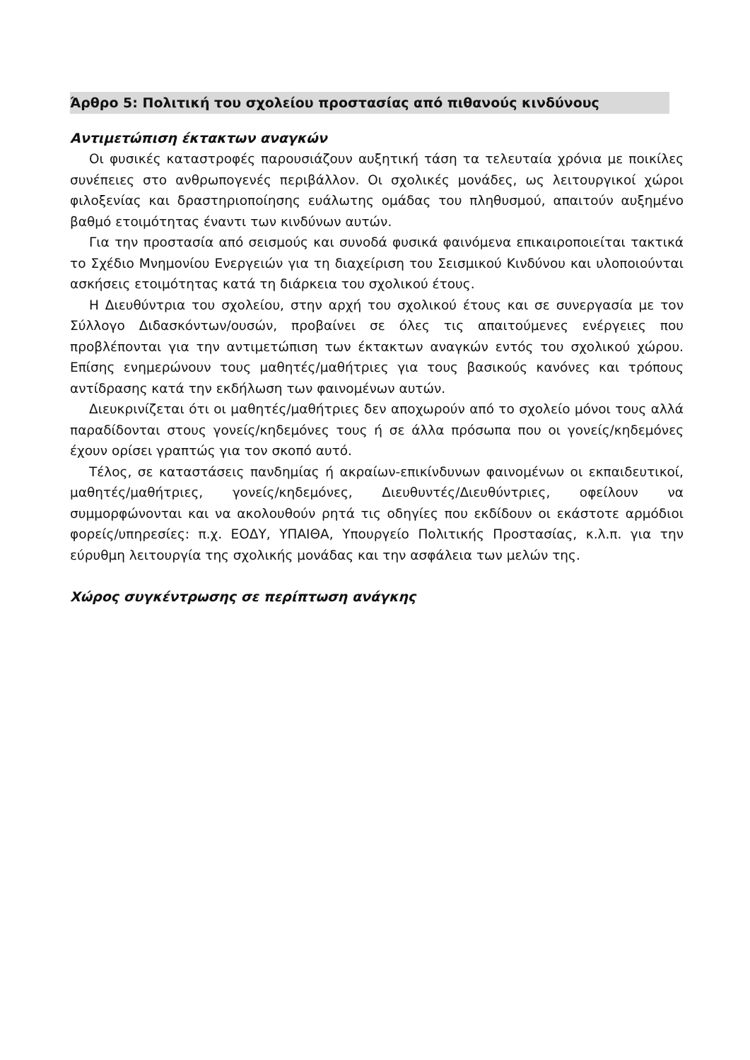Άρθρο 5: Πολιτική του σχολείου προστασίας από πιθανούς κινδύνους
Αντιμετώπιση έκτακτων αναγκών
Οι φυσικές καταστροφές παρουσιάζουν αυξητική τάση τα τελευταία χρόνια με ποικίλες συνέπειες στο ανθρωπογενές περιβάλλον. Οι σχολικές μονάδες, ως λειτουργικοί χώροι φιλοξενίας και δραστηριοποίησης ευάλωτης ομάδας του πληθυσμού, απαιτούν αυξημένο βαθμό ετοιμότητας έναντι των κινδύνων αυτών.
Για την προστασία από σεισμούς και συνοδά φυσικά φαινόμενα επικαιροποιείται τακτικά το Σχέδιο Μνημονίου Ενεργειών για τη διαχείριση του Σεισμικού Κινδύνου και υλοποιούνται ασκήσεις ετοιμότητας κατά τη διάρκεια του σχολικού έτους.
Η Διευθύντρια του σχολείου, στην αρχή του σχολικού έτους και σε συνεργασία με τον Σύλλογο Διδασκόντων/ουσών, προβαίνει σε όλες τις απαιτούμενες ενέργειες που προβλέπονται για την αντιμετώπιση των έκτακτων αναγκών εντός του σχολικού χώρου. Επίσης ενημερώνουν τους μαθητές/μαθήτριες για τους βασικούς κανόνες και τρόπους αντίδρασης κατά την εκδήλωση των φαινομένων αυτών.
Διευκρινίζεται ότι οι μαθητές/μαθήτριες δεν αποχωρούν από το σχολείο μόνοι τους αλλά παραδίδονται στους γονείς/κηδεμόνες τους ή σε άλλα πρόσωπα που οι γονείς/κηδεμόνες έχουν ορίσει γραπτώς για τον σκοπό αυτό.
Τέλος, σε καταστάσεις πανδημίας ή ακραίων-επικίνδυνων φαινομένων οι εκπαιδευτικοί, μαθητές/μαθήτριες, γονείς/κηδεμόνες, Διευθυντές/Διευθύντριες, οφείλουν να συμμορφώνονται και να ακολουθούν ρητά τις οδηγίες που εκδίδουν οι εκάστοτε αρμόδιοι φορείς/υπηρεσίες: π.χ. ΕΟΔΥ, ΥΠΑΙΘΑ, Υπουργείο Πολιτικής Προστασίας, κ.λ.π. για την εύρυθμη λειτουργία της σχολικής μονάδας και την ασφάλεια των μελών της.
Χώρος συγκέντρωσης σε περίπτωση ανάγκης